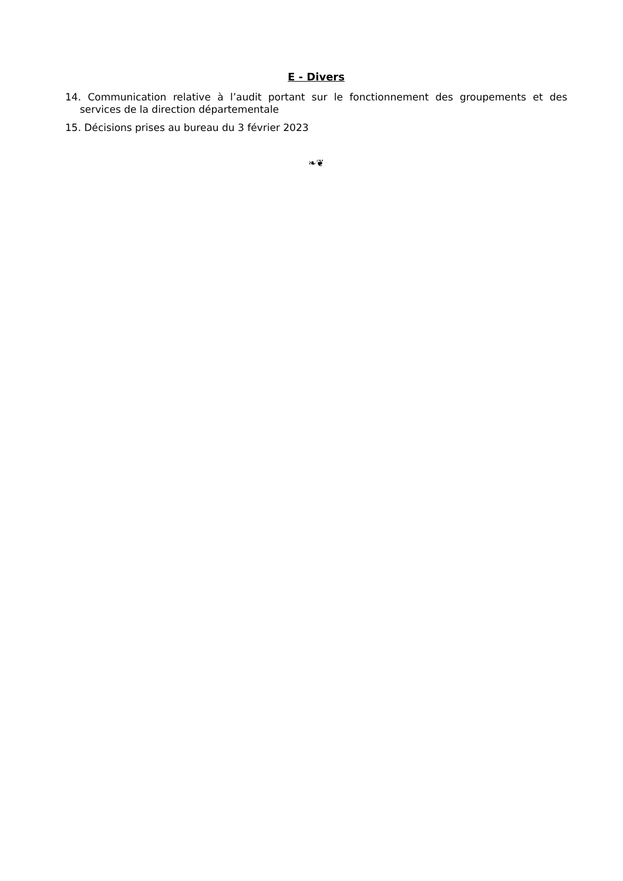E - Divers
14. Communication relative à l’audit portant sur le fonctionnement des groupements et des services de la direction départementale
15. Décisions prises au bureau du 3 février 2023
❧❦